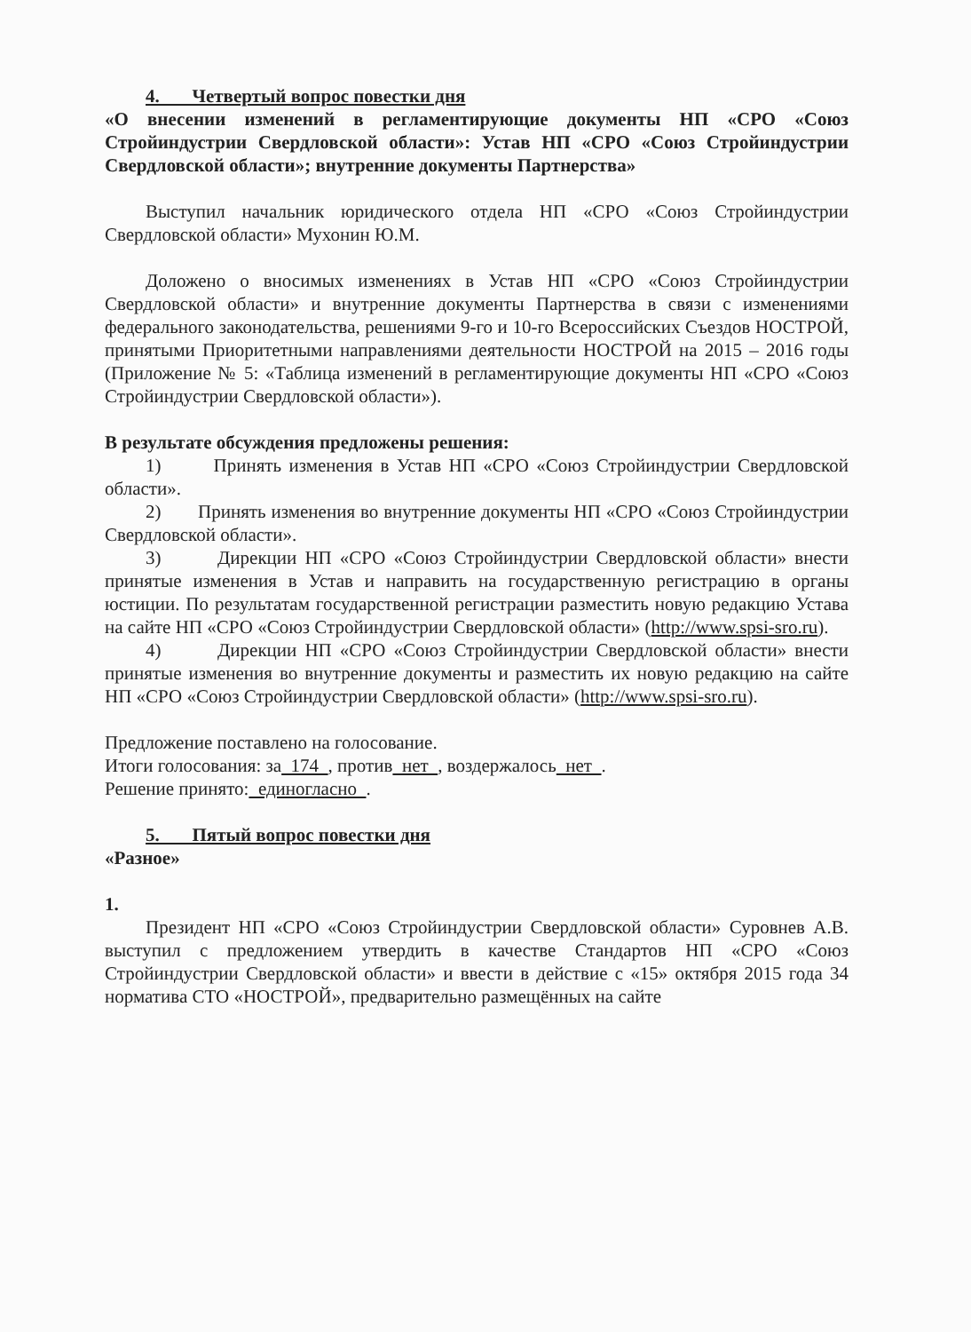4. Четвертый вопрос повестки дня
«О внесении изменений в регламентирующие документы НП «СРО «Союз Стройиндустрии Свердловской области»: Устав НП «СРО «Союз Стройиндустрии Свердловской области»; внутренние документы Партнерства»
Выступил начальник юридического отдела НП «СРО «Союз Стройиндустрии Свердловской области» Мухонин Ю.М.
Доложено о вносимых изменениях в Устав НП «СРО «Союз Стройиндустрии Свердловской области» и внутренние документы Партнерства в связи с изменениями федерального законодательства, решениями 9-го и 10-го Всероссийских Съездов НОСТРОЙ, принятыми Приоритетными направлениями деятельности НОСТРОЙ на 2015 – 2016 годы (Приложение № 5: «Таблица изменений в регламентирующие документы НП «СРО «Союз Стройиндустрии Свердловской области»).
В результате обсуждения предложены решения:
1) Принять изменения в Устав НП «СРО «Союз Стройиндустрии Свердловской области».
2) Принять изменения во внутренние документы НП «СРО «Союз Стройиндустрии Свердловской области».
3) Дирекции НП «СРО «Союз Стройиндустрии Свердловской области» внести принятые изменения в Устав и направить на государственную регистрацию в органы юстиции. По результатам государственной регистрации разместить новую редакцию Устава на сайте НП «СРО «Союз Стройиндустрии Свердловской области» (http://www.spsi-sro.ru).
4) Дирекции НП «СРО «Союз Стройиндустрии Свердловской области» внести принятые изменения во внутренние документы и разместить их новую редакцию на сайте НП «СРО «Союз Стройиндустрии Свердловской области» (http://www.spsi-sro.ru).
Предложение поставлено на голосование.
Итоги голосования: за 174 , против нет , воздержалось нет .
Решение принято: единогласно .
5. Пятый вопрос повестки дня
«Разное»
1.
Президент НП «СРО «Союз Стройиндустрии Свердловской области» Суровнев А.В. выступил с предложением утвердить в качестве Стандартов НП «СРО «Союз Стройиндустрии Свердловской области» и ввести в действие с «15» октября 2015 года 34 норматива СТО «НОСТРОЙ», предварительно размещённых на сайте